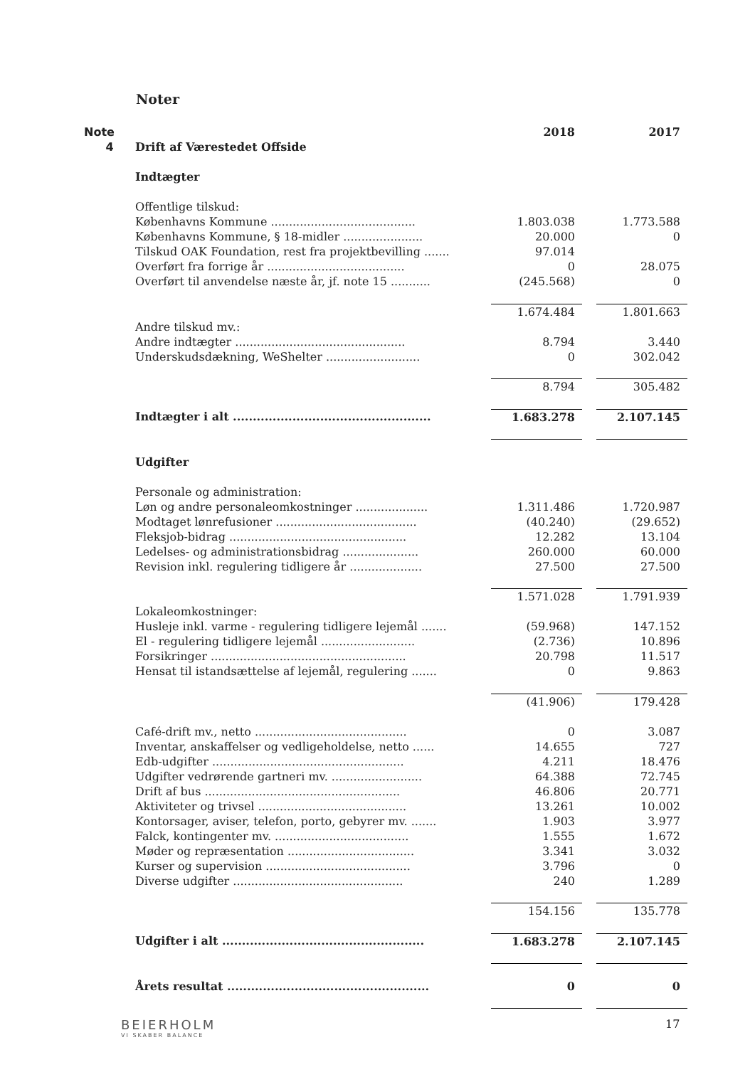Noter
| Note | | 2018 | | 2017 |
| 4 | Drift af Værestedet Offside | | | |
| | Indtægter | | | |
| | Offentlige tilskud: | | | |
| | Københavns Kommune ........................................ | 1.803.038 | | 1.773.588 |
| | Københavns Kommune, § 18-midler ...................... | 20.000 | | 0 |
| | Tilskud OAK Foundation, rest fra projektbevilling ....... | 97.014 | | |
| | Overført fra forrige år ...................................... | 0 | | 28.075 |
| | Overført til anvendelse næste år, jf. note 15 ........... | (245.568) | | 0 |
| | | 1.674.484 | | 1.801.663 |
| | Andre tilskud mv.: | | | |
| | Andre indtægter ............................................... | 8.794 | | 3.440 |
| | Underskudsdækning, WeShelter .......................... | 0 | | 302.042 |
| | | 8.794 | | 305.482 |
| | Indtægter i alt .................................................. | 1.683.278 | | 2.107.145 |
| | Udgifter | | | |
| | Personale og administration: | | | |
| | Løn og andre personaleomkostninger .................... | 1.311.486 | | 1.720.987 |
| | Modtaget lønrefusioner ....................................... | (40.240) | | (29.652) |
| | Fleksjob-bidrag ................................................. | 12.282 | | 13.104 |
| | Ledelses- og administrationsbidrag ..................... | 260.000 | | 60.000 |
| | Revision inkl. regulering tidligere år .................... | 27.500 | | 27.500 |
| | | 1.571.028 | | 1.791.939 |
| | Lokaleomkostninger: | | | |
| | Husleje inkl. varme - regulering tidligere lejemål ....... | (59.968) | | 147.152 |
| | El - regulering tidligere lejemål .......................... | (2.736) | | 10.896 |
| | Forsikringer ...................................................... | 20.798 | | 11.517 |
| | Hensat til istandsættelse af lejemål, regulering ....... | 0 | | 9.863 |
| | | (41.906) | | 179.428 |
| | Café-drift mv., netto .......................................... | 0 | | 3.087 |
| | Inventar, anskaffelser og vedligeholdelse, netto ...... | 14.655 | | 727 |
| | Edb-udgifter ..................................................... | 4.211 | | 18.476 |
| | Udgifter vedrørende gartneri mv. ......................... | 64.388 | | 72.745 |
| | Drift af bus ...................................................... | 46.806 | | 20.771 |
| | Aktiviteter og trivsel ......................................... | 13.261 | | 10.002 |
| | Kontorsager, aviser, telefon, porto, gebyrer mv. ....... | 1.903 | | 3.977 |
| | Falck, kontingenter mv. ..................................... | 1.555 | | 1.672 |
| | Møder og repræsentation ................................... | 3.341 | | 3.032 |
| | Kurser og supervision ........................................ | 3.796 | | 0 |
| | Diverse udgifter ............................................... | 240 | | 1.289 |
| | | 154.156 | | 135.778 |
| | Udgifter i alt ................................................... | 1.683.278 | | 2.107.145 |
| | Årets resultat ................................................... | 0 | | 0 |
BEIERHOLM
VI SKABER BALANCE
17